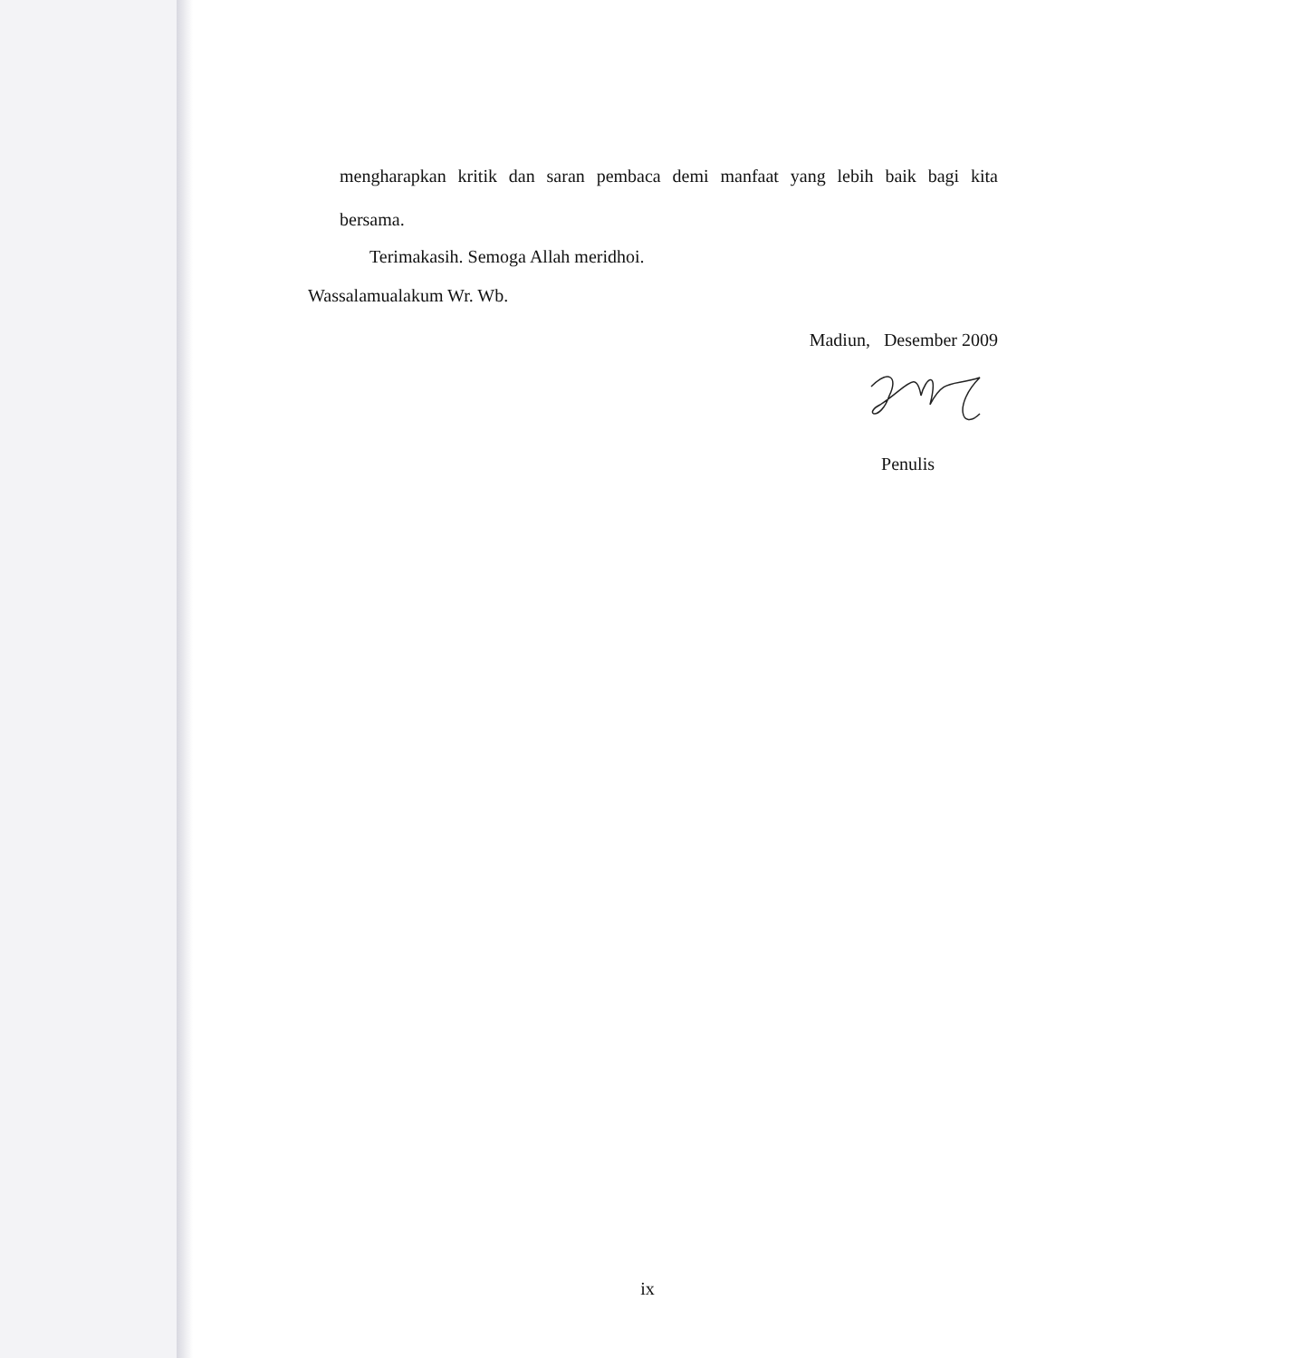mengharapkan kritik dan saran pembaca demi manfaat yang lebih baik bagi kita
bersama.
Terimakasih. Semoga Allah meridhoi.
Wassalamualakum Wr. Wb.
Madiun, Desember 2009
Penulis
ix